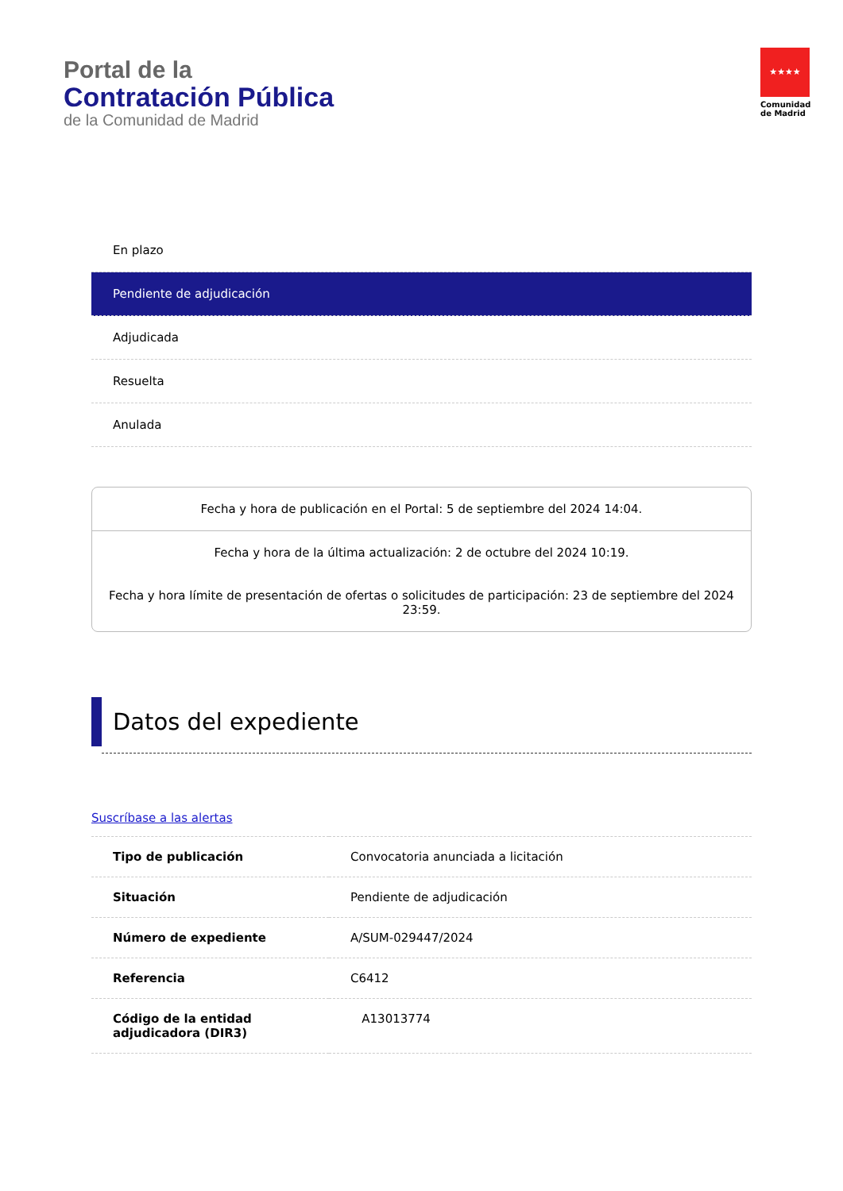Portal de la
Contratación Pública
de la Comunidad de Madrid
★★★★
Comunidad de Madrid
En plazo
Pendiente de adjudicación
Adjudicada
Resuelta
Anulada
Fecha y hora de publicación en el Portal: 5 de septiembre del 2024 14:04.
Fecha y hora de la última actualización: 2 de octubre del 2024 10:19.
Fecha y hora límite de presentación de ofertas o solicitudes de participación: 23 de septiembre del 2024 23:59.
Datos del expediente
Suscríbase a las alertas
| Tipo de publicación | Convocatoria anunciada a licitación |
| Situación | Pendiente de adjudicación |
| Número de expediente | A/SUM-029447/2024 |
| Referencia | C6412 |
| Código de la entidad adjudicadora (DIR3) | A13013774 |